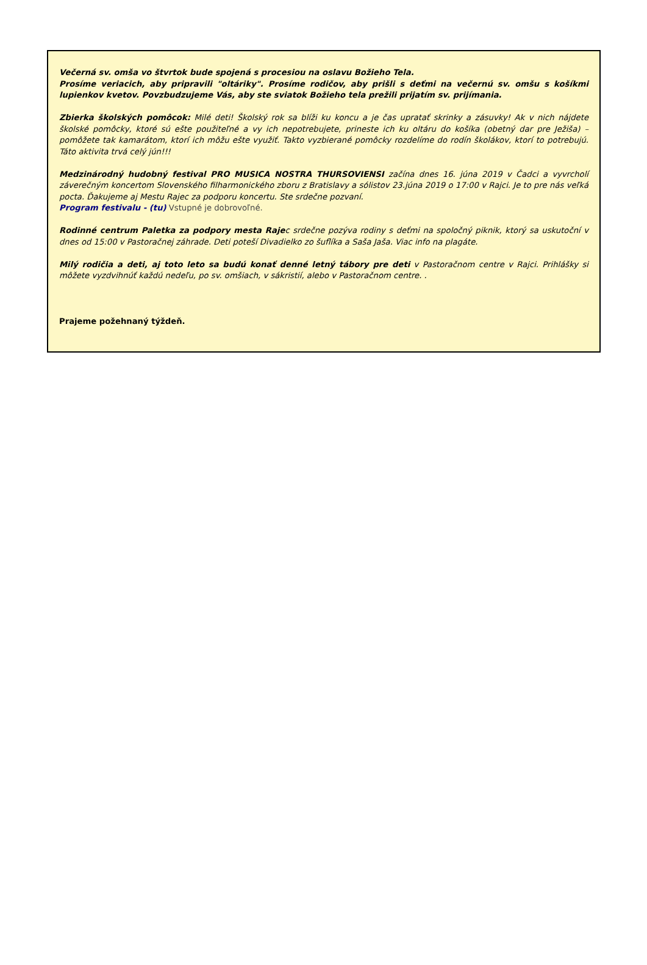Večerná sv. omša vo štvrtok bude spojená s procesiou na oslavu Božieho Tela.
Prosíme veriacich, aby pripravili "oltáriky". Prosíme rodičov, aby prišli s deťmi na večernú sv. omšu s košíkmi lupienkov kvetov. Povzbudzujeme Vás, aby ste sviatok Božieho tela prežili prijatím sv. prijímania.
Zbierka školských pomôcok: Milé deti! Školský rok sa blíži ku koncu a je čas upratať skrinky a zásuvky! Ak v nich nájdete školské pomôcky, ktoré sú ešte použiteľné a vy ich nepotrebujete, prineste ich ku oltáru do košíka (obetný dar pre Ježiša) – pomôžete tak kamarátom, ktorí ich môžu ešte využiť. Takto vyzbierané pomôcky rozdelíme do rodín školákov, ktorí to potrebujú. Táto aktivita trvá celý jún!!!
Medzinárodný hudobný festival PRO MUSICA NOSTRA THURSOVIENSI začína dnes 16. júna 2019 v Čadci a vyvrcholí záverečným koncertom Slovenského filharmonického zboru z Bratislavy a sólistov 23.júna 2019 o 17:00 v Rajci. Je to pre nás veľká pocta. Ďakujeme aj Mestu Rajec za podporu koncertu. Ste srdečne pozvaní.
Program festivalu - (tu) Vstupné je dobrovoľné.
Rodinné centrum Paletka za podpory mesta Rajec srdečne pozýva rodiny s deťmi na spoločný piknik, ktorý sa uskutoční v dnes od 15:00 v Pastoračnej záhrade. Deti poteší Divadielko zo šuflíka a Saša Jaša. Viac info na plagáte.
Milý rodičia a deti, aj toto leto sa budú konať denné letný tábory pre deti v Pastoračnom centre v Rajci. Prihlášky si môžete vyzdvihnúť každú nedeľu, po sv. omšiach, v sákristií, alebo v Pastoračnom centre. .
Prajeme požehnaný týždeň.